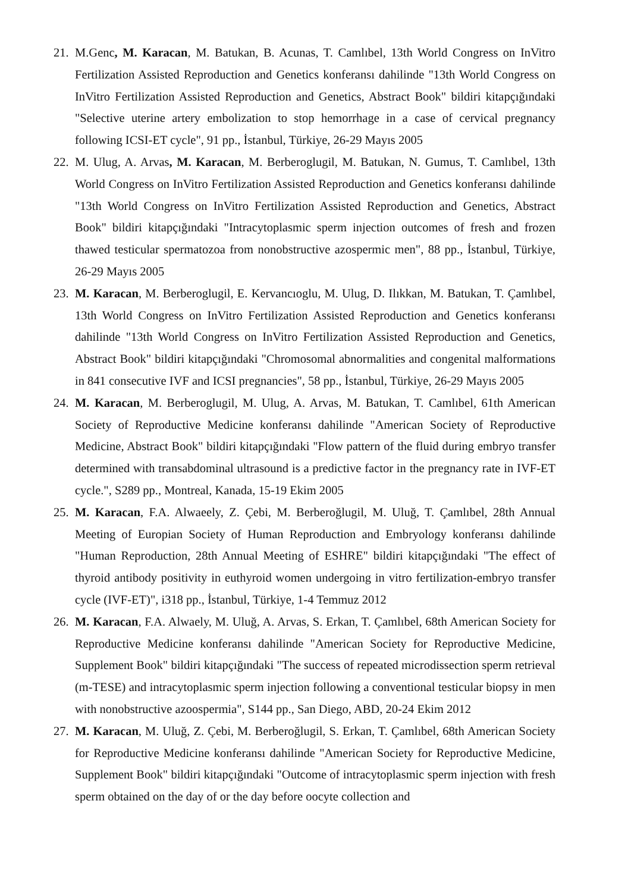21. M.Genc, M. Karacan, M. Batukan, B. Acunas, T. Camlıbel, 13th World Congress on InVitro Fertilization Assisted Reproduction and Genetics konferansı dahilinde "13th World Congress on InVitro Fertilization Assisted Reproduction and Genetics, Abstract Book" bildiri kitapçığındaki "Selective uterine artery embolization to stop hemorrhage in a case of cervical pregnancy following ICSI-ET cycle", 91 pp., İstanbul, Türkiye, 26-29 Mayıs 2005
22. M. Ulug, A. Arvas, M. Karacan, M. Berberoglugil, M. Batukan, N. Gumus, T. Camlıbel, 13th World Congress on InVitro Fertilization Assisted Reproduction and Genetics konferansı dahilinde "13th World Congress on InVitro Fertilization Assisted Reproduction and Genetics, Abstract Book" bildiri kitapçığındaki "Intracytoplasmic sperm injection outcomes of fresh and frozen thawed testicular spermatozoa from nonobstructive azospermic men", 88 pp., İstanbul, Türkiye, 26-29 Mayıs 2005
23. M. Karacan, M. Berberoglugil, E. Kervancıoglu, M. Ulug, D. Ilıkkan, M. Batukan, T. Çamlıbel, 13th World Congress on InVitro Fertilization Assisted Reproduction and Genetics konferansı dahilinde "13th World Congress on InVitro Fertilization Assisted Reproduction and Genetics, Abstract Book" bildiri kitapçığındaki "Chromosomal abnormalities and congenital malformations in 841 consecutive IVF and ICSI pregnancies", 58 pp., İstanbul, Türkiye, 26-29 Mayıs 2005
24. M. Karacan, M. Berberoglugil, M. Ulug, A. Arvas, M. Batukan, T. Camlıbel, 61th American Society of Reproductive Medicine konferansı dahilinde "American Society of Reproductive Medicine, Abstract Book" bildiri kitapçığındaki "Flow pattern of the fluid during embryo transfer determined with transabdominal ultrasound is a predictive factor in the pregnancy rate in IVF-ET cycle.", S289 pp., Montreal, Kanada, 15-19 Ekim 2005
25. M. Karacan, F.A. Alwaeely, Z. Çebi, M. Berberoğlugil, M. Uluğ, T. Çamlıbel, 28th Annual Meeting of Europian Society of Human Reproduction and Embryology konferansı dahilinde "Human Reproduction, 28th Annual Meeting of ESHRE" bildiri kitapçığındaki "The effect of thyroid antibody positivity in euthyroid women undergoing in vitro fertilization-embryo transfer cycle (IVF-ET)", i318 pp., İstanbul, Türkiye, 1-4 Temmuz 2012
26. M. Karacan, F.A. Alwaely, M. Uluğ, A. Arvas, S. Erkan, T. Çamlıbel, 68th American Society for Reproductive Medicine konferansı dahilinde "American Society for Reproductive Medicine, Supplement Book" bildiri kitapçığındaki "The success of repeated microdissection sperm retrieval (m-TESE) and intracytoplasmic sperm injection following a conventional testicular biopsy in men with nonobstructive azoospermia", S144 pp., San Diego, ABD, 20-24 Ekim 2012
27. M. Karacan, M. Uluğ, Z. Çebi, M. Berberoğlugil, S. Erkan, T. Çamlıbel, 68th American Society for Reproductive Medicine konferansı dahilinde "American Society for Reproductive Medicine, Supplement Book" bildiri kitapçığındaki "Outcome of intracytoplasmic sperm injection with fresh sperm obtained on the day of or the day before oocyte collection and